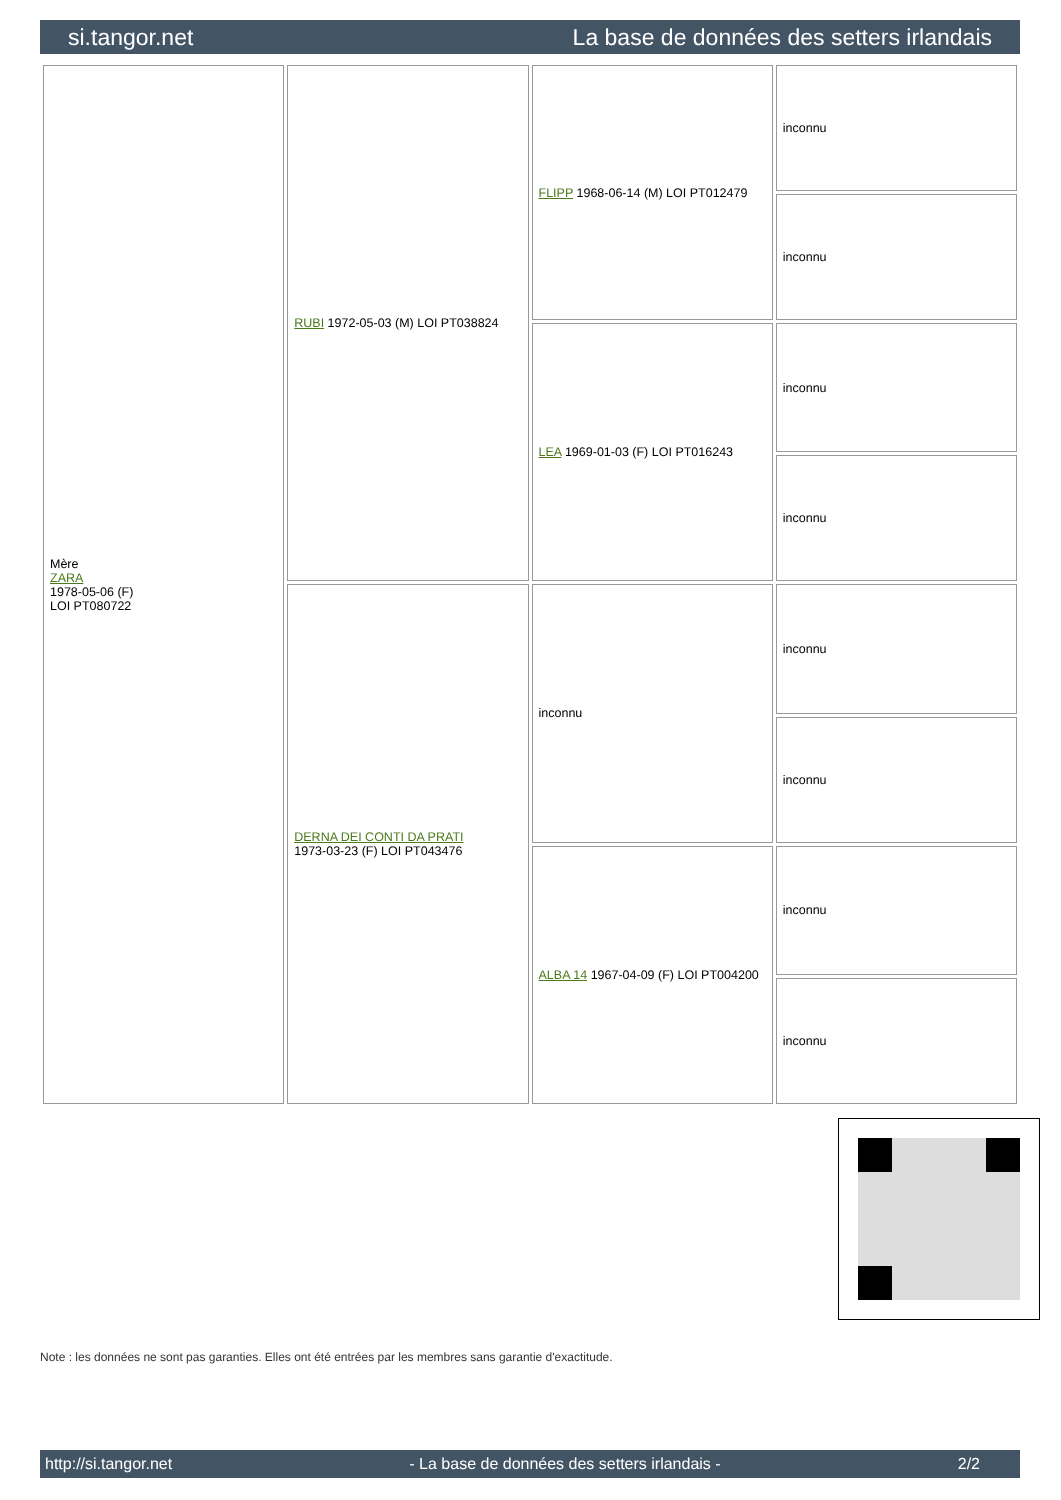si.tangor.net La base de données des setters irlandais
| Mère ZARA 1978-05-06 (F) LOI PT080722 | RUBI 1972-05-03 (M) LOI PT038824 | FLIPP 1968-06-14 (M) LOI PT012479 | inconnu |
| | | | inconnu |
| | | LEA 1969-01-03 (F) LOI PT016243 | inconnu |
| | | | inconnu |
| | DERNA DEI CONTI DA PRATI 1973-03-23 (F) LOI PT043476 | inconnu | inconnu |
| | | | inconnu |
| | | ALBA 14 1967-04-09 (F) LOI PT004200 | inconnu |
| | | | inconnu |
Note : les données ne sont pas garanties. Elles ont été entrées par les membres sans garantie d'exactitude.
http://si.tangor.net - La base de données des setters irlandais - 2/2